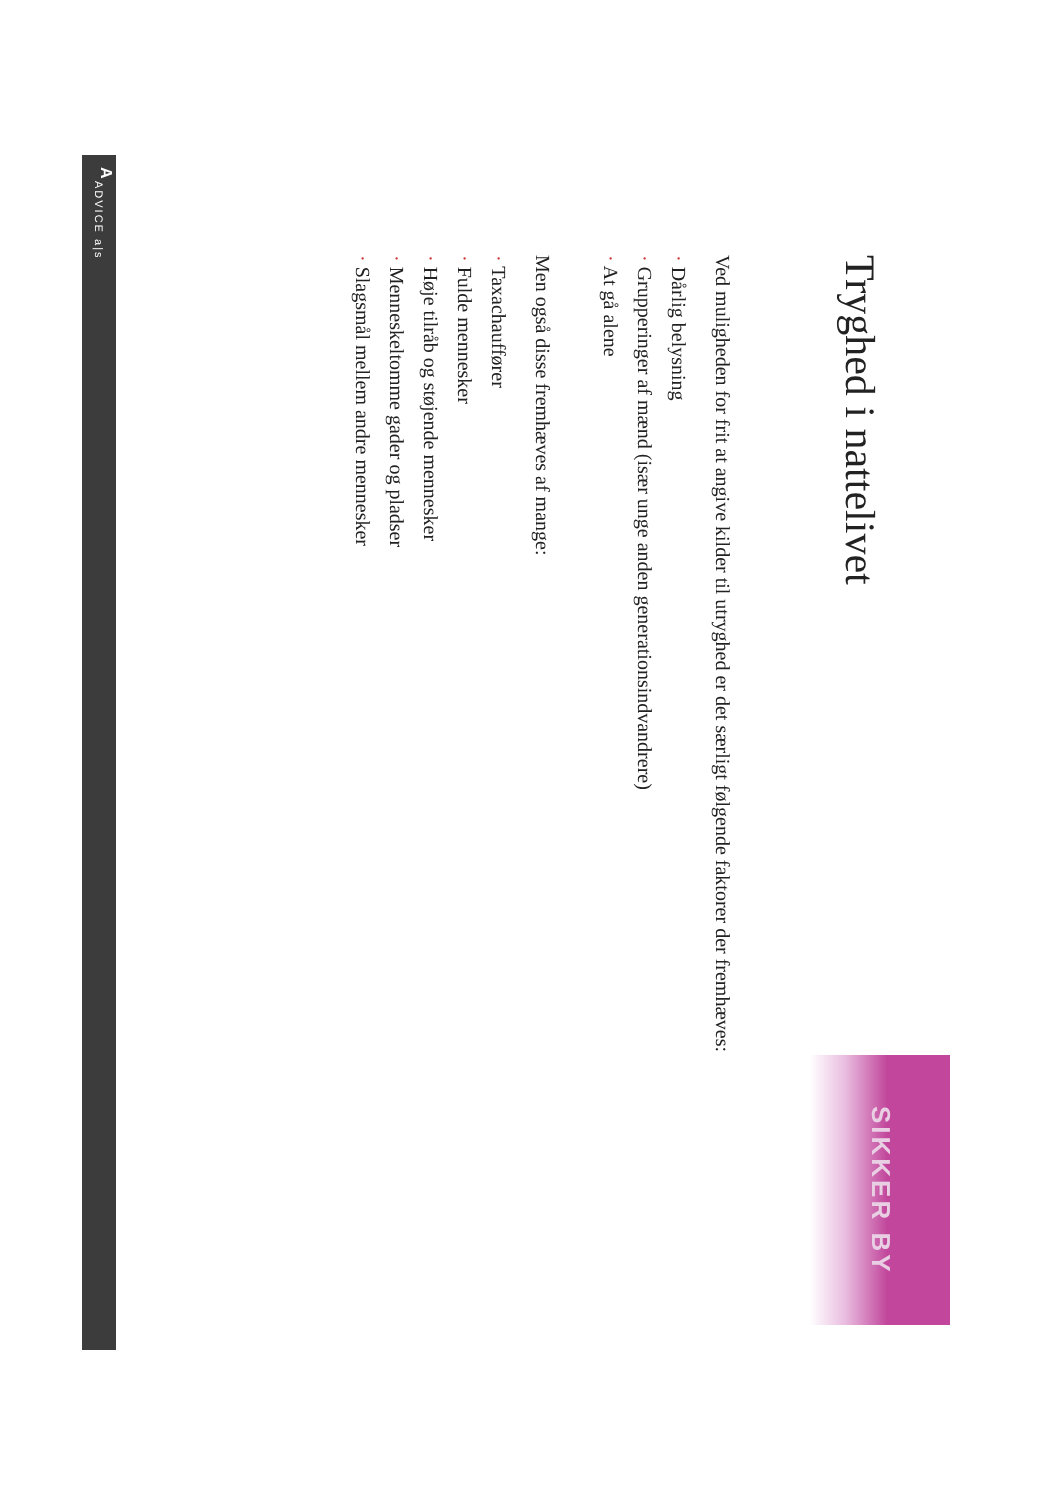Tryghed i nattelivet
SIKKER BY
Ved muligheden for frit at angive kilder til utryghed er det særligt følgende faktorer der fremhæves:
· Dårlig belysning
· Grupperinger af mænd (især unge anden generationsindvandrere)
· At gå alene
Men også disse fremhæves af mange:
· Taxachauffører
· Fulde mennesker
· Høje tilråb og støjende mennesker
· Menneskeltomme gader og pladser
· Slagsmål mellem andre mennesker
A ADVICE a|s